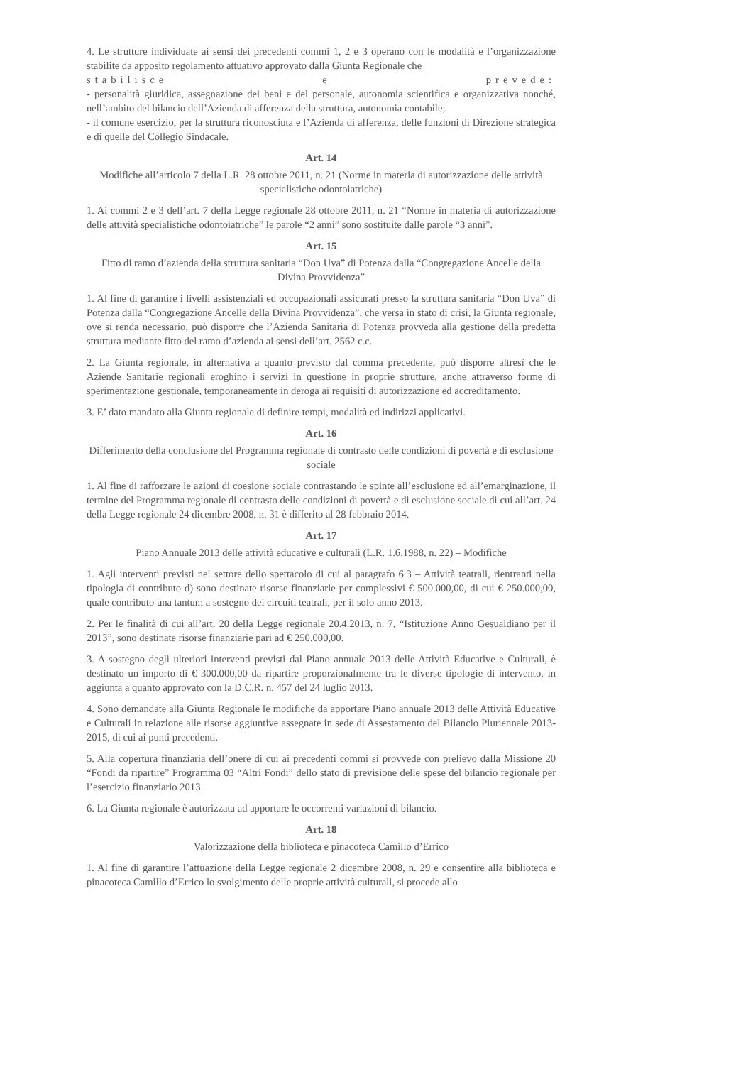4. Le strutture individuate ai sensi dei precedenti commi 1, 2 e 3 operano con le modalità e l’organizzazione stabilite da apposito regolamento attuativo approvato dalla Giunta Regionale che
stabilisce e prevede:
- personalità giuridica, assegnazione dei beni e del personale, autonomia scientifica e organizzativa nonché, nell’ambito del bilancio dell’Azienda di afferenza della struttura, autonomia contabile;
- il comune esercizio, per la struttura riconosciuta e l’Azienda di afferenza, delle funzioni di Direzione strategica e di quelle del Collegio Sindacale.
Art. 14
Modifiche all’articolo 7 della L.R. 28 ottobre 2011, n. 21 (Norme in materia di autorizzazione delle attività specialistiche odontoiatriche)
1. Ai commi 2 e 3 dell’art. 7 della Legge regionale 28 ottobre 2011, n. 21 “Norme in materia di autorizzazione delle attività specialistiche odontoiatriche” le parole “2 anni” sono sostituite dalle parole “3 anni”.
Art. 15
Fitto di ramo d’azienda della struttura sanitaria “Don Uva” di Potenza dalla “Congregazione Ancelle della Divina Provvidenza”
1. Al fine di garantire i livelli assistenziali ed occupazionali assicurati presso la struttura sanitaria “Don Uva” di Potenza dalla “Congregazione Ancelle della Divina Provvidenza”, che versa in stato di crisi, la Giunta regionale, ove si renda necessario, può disporre che l’Azienda Sanitaria di Potenza provveda alla gestione della predetta struttura mediante fitto del ramo d’azienda ai sensi dell’art. 2562 c.c.
2. La Giunta regionale, in alternativa a quanto previsto dal comma precedente, può disporre altresì che le Aziende Sanitarie regionali eroghino i servizi in questione in proprie strutture, anche attraverso forme di sperimentazione gestionale, temporaneamente in deroga ai requisiti di autorizzazione ed accreditamento.
3. E’ dato mandato alla Giunta regionale di definire tempi, modalità ed indirizzi applicativi.
Art. 16
Differimento della conclusione del Programma regionale di contrasto delle condizioni di povertà e di esclusione sociale
1. Al fine di rafforzare le azioni di coesione sociale contrastando le spinte all’esclusione ed all’emarginazione, il termine del Programma regionale di contrasto delle condizioni di povertà e di esclusione sociale di cui all’art. 24 della Legge regionale 24 dicembre 2008, n. 31 è differito al 28 febbraio 2014.
Art. 17
Piano Annuale 2013 delle attività educative e culturali (L.R. 1.6.1988, n. 22) – Modifiche
1. Agli interventi previsti nel settore dello spettacolo di cui al paragrafo 6.3 – Attività teatrali, rientranti nella tipologia di contributo d) sono destinate risorse finanziarie per complessivi € 500.000,00, di cui € 250.000,00, quale contributo una tantum a sostegno dei circuiti teatrali, per il solo anno 2013.
2. Per le finalità di cui all’art. 20 della Legge regionale 20.4.2013, n. 7, “Istituzione Anno Gesualdiano per il 2013”, sono destinate risorse finanziarie pari ad € 250.000,00.
3. A sostegno degli ulteriori interventi previsti dal Piano annuale 2013 delle Attività Educative e Culturali, è destinato un importo di € 300.000,00 da ripartire proporzionalmente tra le diverse tipologie di intervento, in aggiunta a quanto approvato con la D.C.R. n. 457 del 24 luglio 2013.
4. Sono demandate alla Giunta Regionale le modifiche da apportare Piano annuale 2013 delle Attività Educative e Culturali in relazione alle risorse aggiuntive assegnate in sede di Assestamento del Bilancio Pluriennale 2013-2015, di cui ai punti precedenti.
5. Alla copertura finanziaria dell’onere di cui ai precedenti commi si provvede con prelievo dalla Missione 20 “Fondi da ripartire” Programma 03 “Altri Fondi” dello stato di previsione delle spese del bilancio regionale per l’esercizio finanziario 2013.
6. La Giunta regionale è autorizzata ad apportare le occorrenti variazioni di bilancio.
Art. 18
Valorizzazione della biblioteca e pinacoteca Camillo d’Errico
1. Al fine di garantire l’attuazione della Legge regionale 2 dicembre 2008, n. 29 e consentire alla biblioteca e pinacoteca Camillo d’Errico lo svolgimento delle proprie attività culturali, si procede allo